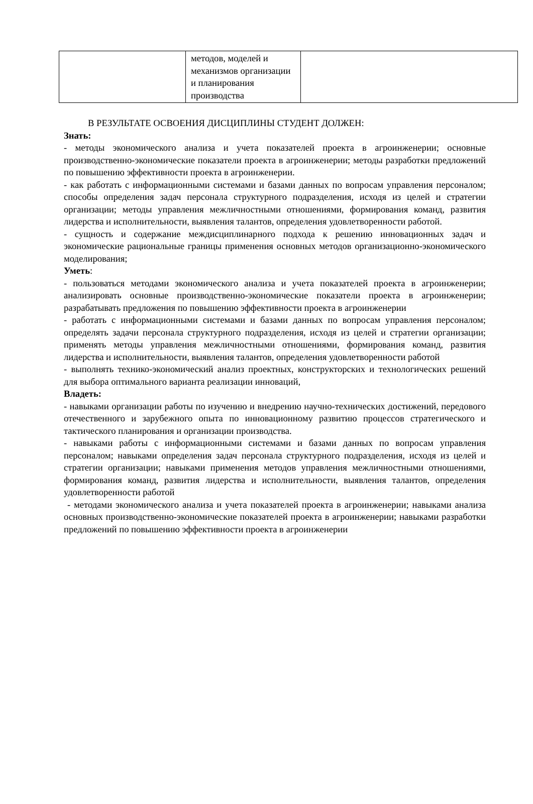| | методов, моделей и механизмов организации и планирования производства | |
В РЕЗУЛЬТАТЕ ОСВОЕНИЯ ДИСЦИПЛИНЫ СТУДЕНТ ДОЛЖЕН:
Знать:
- методы экономического анализа и учета показателей проекта в агроинженерии; основные производственно-экономические показатели проекта в агроинженерии; методы разработки предложений по повышению эффективности проекта в агроинженерии.
- как работать с информационными системами и базами данных по вопросам управления персоналом; способы определения задач персонала структурного подразделения, исходя из целей и стратегии организации; методы управления межличностными отношениями, формирования команд, развития лидерства и исполнительности, выявления талантов, определения удовлетворенности работой.
- сущность и содержание междисциплинарного подхода к решению инновационных задач и экономические рациональные границы применения основных методов организационно-экономического моделирования;
Уметь:
- пользоваться методами экономического анализа и учета показателей проекта в агроинженерии; анализировать основные производственно-экономические показатели проекта в агроинженерии; разрабатывать предложения по повышению эффективности проекта в агроинженерии
- работать с информационными системами и базами данных по вопросам управления персоналом; определять задачи персонала структурного подразделения, исходя из целей и стратегии организации; применять методы управления межличностными отношениями, формирования команд, развития лидерства и исполнительности, выявления талантов, определения удовлетворенности работой
- выполнять технико-экономический анализ проектных, конструкторских и технологических решений для выбора оптимального варианта реализации инноваций,
Владеть:
- навыками организации работы по изучению и внедрению научно-технических достижений, передового отечественного и зарубежного опыта по инновационному развитию процессов стратегического и тактического планирования и организации производства.
- навыками работы с информационными системами и базами данных по вопросам управления персоналом; навыками определения задач персонала структурного подразделения, исходя из целей и стратегии организации; навыками применения методов управления межличностными отношениями, формирования команд, развития лидерства и исполнительности, выявления талантов, определения удовлетворенности работой
- методами экономического анализа и учета показателей проекта в агроинженерии; навыками анализа основных производственно-экономические показателей проекта в агроинженерии; навыками разработки предложений по повышению эффективности проекта в агроинженерии